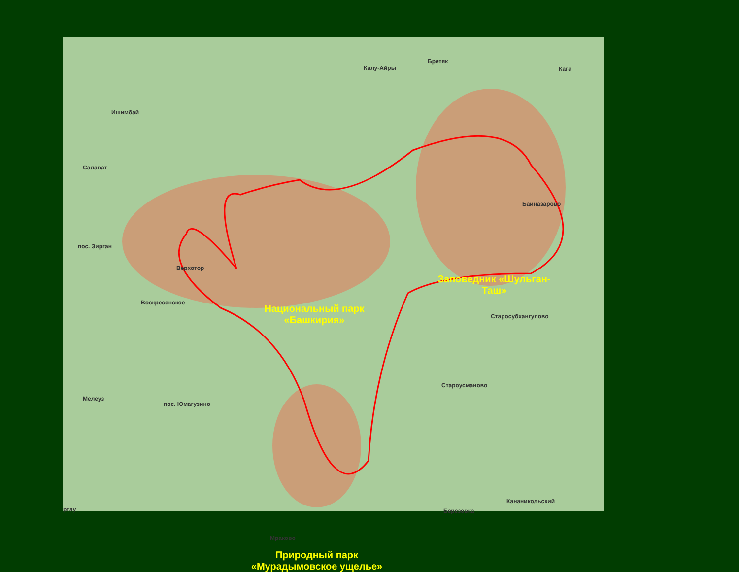Ишимбай
Салават
пос. Зирган
Верхотор
Воскресенское
Мелеуз
пос. Юмагузино
Калу-Айры
Бретяк
Кага
Байназарово
Старосубхангулово
Староусманово
Кананикольский
Березовка
Мраково
ртау
Национальный парк «Башкирия»
Заповедник «Шульган-Таш»
Природный парк «Мурадымовское ущелье»